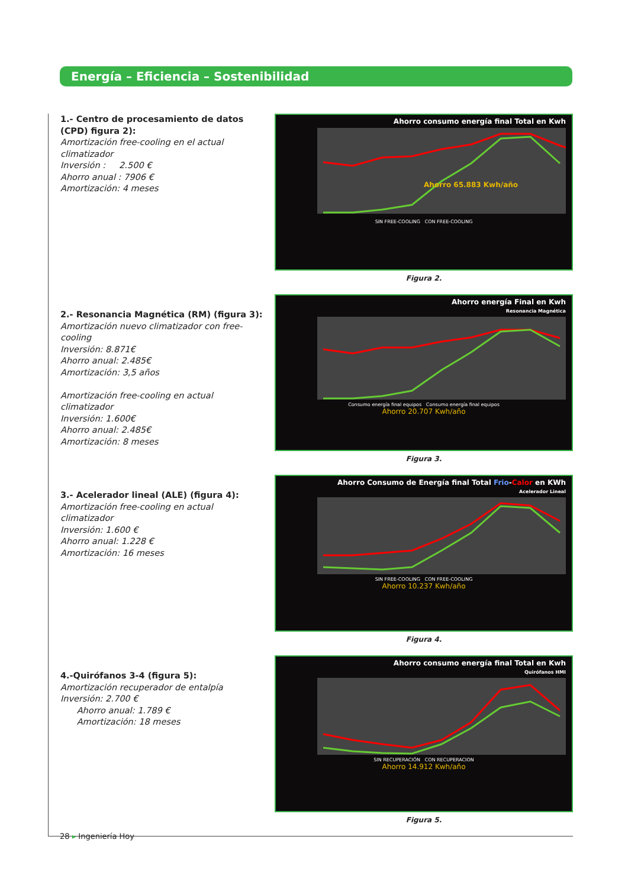Energía – Eficiencia – Sostenibilidad
1.- Centro de procesamiento de datos (CPD) figura 2):
Amortización free-cooling en el actual climatizador
Inversión : 2.500 €
Ahorro anual : 7906 €
Amortización: 4 meses
Ahorro consumo energía final Total en Kwh
Ahorro 65.883 Kwh/año
SIN FREE-COOLING CON FREE-COOLING
Figura 2.
2.- Resonancia Magnética (RM) (figura 3):
Amortización nuevo climatizador con free-cooling
Inversión: 8.871€
Ahorro anual: 2.485€
Amortización: 3,5 años
Amortización free-cooling en actual climatizador
Inversión: 1.600€
Ahorro anual: 2.485€
Amortización: 8 meses
Ahorro energía Final en Kwh
Resonancia Magnética
Consumo energía final equipos Consumo energía final equipos
Ahorro 20.707 Kwh/año
Figura 3.
3.- Acelerador lineal (ALE) (figura 4):
Amortización free-cooling en actual climatizador
Inversión: 1.600 €
Ahorro anual: 1.228 €
Amortización: 16 meses
Ahorro Consumo de Energía final Total Frio-Calor en KWh
Acelerador Lineal
SIN FREE-COOLING CON FREE-COOLING
Ahorro 10.237 Kwh/año
Figura 4.
4.-Quirófanos 3-4 (figura 5):
Amortización recuperador de entalpía
Inversión: 2.700 €
Ahorro anual: 1.789 €
Amortización: 18 meses
Ahorro consumo energía final Total en Kwh
Quirófanos HMI
SIN RECUPERACIÓN CON RECUPERACION
Ahorro 14.912 Kwh/año
Figura 5.
28 ▸ Ingeniería Hoy